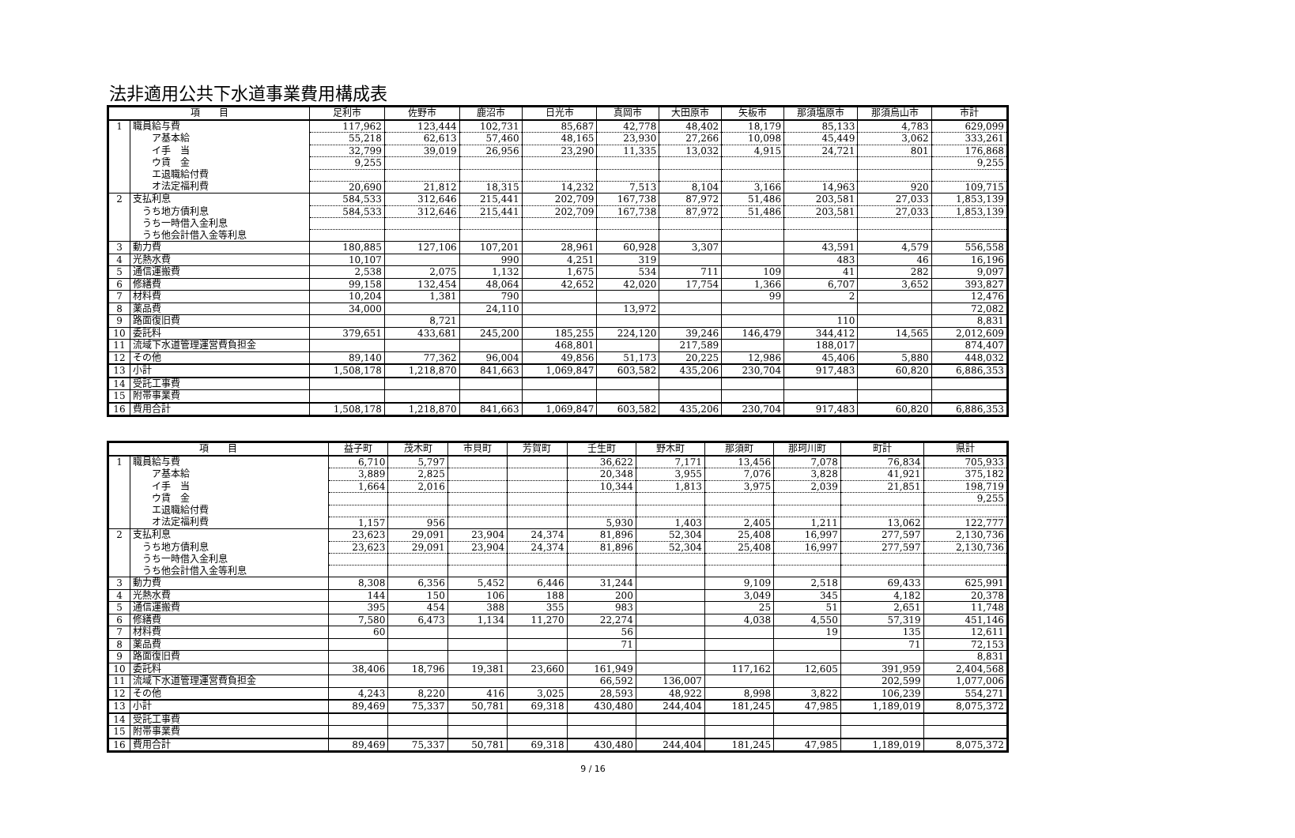法非適用公共下水道事業費用構成表
| 項 目 | | 足利市 | 佐野市 | 鹿沼市 | 日光市 | 真岡市 | 大田原市 | 矢板市 | 那須塩原市 | 那須烏山市 | 市計 |
| --- | --- | --- | --- | --- | --- | --- | --- | --- | --- | --- | --- |
| 1 | 職員給与費 | 117,962 | 123,444 | 102,731 | 85,687 | 42,778 | 48,402 | 18,179 | 85,133 | 4,783 | 629,099 |
| | ア基本給 | 55,218 | 62,613 | 57,460 | 48,165 | 23,930 | 27,266 | 10,098 | 45,449 | 3,062 | 333,261 |
| | イ手 当 | 32,799 | 39,019 | 26,956 | 23,290 | 11,335 | 13,032 | 4,915 | 24,721 | 801 | 176,868 |
| | ウ賃 金 | 9,255 | | | | | | | | | 9,255 |
| | エ退職給付費 | | | | | | | | | | |
| | オ法定福利費 | 20,690 | 21,812 | 18,315 | 14,232 | 7,513 | 8,104 | 3,166 | 14,963 | 920 | 109,715 |
| 2 | 支払利息 | 584,533 | 312,646 | 215,441 | 202,709 | 167,738 | 87,972 | 51,486 | 203,581 | 27,033 | 1,853,139 |
| | うち地方債利息 | 584,533 | 312,646 | 215,441 | 202,709 | 167,738 | 87,972 | 51,486 | 203,581 | 27,033 | 1,853,139 |
| | うち一時借入金利息 | | | | | | | | | | |
| | うち他会計借入金等利息 | | | | | | | | | | |
| 3 | 動力費 | 180,885 | 127,106 | 107,201 | 28,961 | 60,928 | 3,307 | | 43,591 | 4,579 | 556,558 |
| 4 | 光熱水費 | 10,107 | | 990 | 4,251 | 319 | | | 483 | 46 | 16,196 |
| 5 | 通信運搬費 | 2,538 | 2,075 | 1,132 | 1,675 | 534 | 711 | 109 | 41 | 282 | 9,097 |
| 6 | 修繕費 | 99,158 | 132,454 | 48,064 | 42,652 | 42,020 | 17,754 | 1,366 | 6,707 | 3,652 | 393,827 |
| 7 | 材料費 | 10,204 | 1,381 | 790 | | | | 99 | 2 | | 12,476 |
| 8 | 薬品費 | 34,000 | | 24,110 | | 13,972 | | | | | 72,082 |
| 9 | 路面復旧費 | | 8,721 | | | | | | 110 | | 8,831 |
| 10 | 委託料 | 379,651 | 433,681 | 245,200 | 185,255 | 224,120 | 39,246 | 146,479 | 344,412 | 14,565 | 2,012,609 |
| 11 | 流域下水道管理運営費負担金 | | | | 468,801 | | 217,589 | | 188,017 | | 874,407 |
| 12 | その他 | 89,140 | 77,362 | 96,004 | 49,856 | 51,173 | 20,225 | 12,986 | 45,406 | 5,880 | 448,032 |
| 13 | 小計 | 1,508,178 | 1,218,870 | 841,663 | 1,069,847 | 603,582 | 435,206 | 230,704 | 917,483 | 60,820 | 6,886,353 |
| 14 | 受託工事費 | | | | | | | | | | |
| 15 | 附帯事業費 | | | | | | | | | | |
| 16 | 費用合計 | 1,508,178 | 1,218,870 | 841,663 | 1,069,847 | 603,582 | 435,206 | 230,704 | 917,483 | 60,820 | 6,886,353 |
| 項 目 | | 益子町 | 茂木町 | 市貝町 | 芳賀町 | 壬生町 | 野木町 | 那須町 | 那珂川町 | 町計 | 県計 |
| --- | --- | --- | --- | --- | --- | --- | --- | --- | --- | --- | --- |
| 1 | 職員給与費 | 6,710 | 5,797 | | | 36,622 | 7,171 | 13,456 | 7,078 | 76,834 | 705,933 |
| | ア基本給 | 3,889 | 2,825 | | | 20,348 | 3,955 | 7,076 | 3,828 | 41,921 | 375,182 |
| | イ手 当 | 1,664 | 2,016 | | | 10,344 | 1,813 | 3,975 | 2,039 | 21,851 | 198,719 |
| | ウ賃 金 | | | | | | | | | | 9,255 |
| | エ退職給付費 | | | | | | | | | | |
| | オ法定福利費 | 1,157 | 956 | | | 5,930 | 1,403 | 2,405 | 1,211 | 13,062 | 122,777 |
| 2 | 支払利息 | 23,623 | 29,091 | 23,904 | 24,374 | 81,896 | 52,304 | 25,408 | 16,997 | 277,597 | 2,130,736 |
| | うち地方債利息 | 23,623 | 29,091 | 23,904 | 24,374 | 81,896 | 52,304 | 25,408 | 16,997 | 277,597 | 2,130,736 |
| | うち一時借入金利息 | | | | | | | | | | |
| | うち他会計借入金等利息 | | | | | | | | | | |
| 3 | 動力費 | 8,308 | 6,356 | 5,452 | 6,446 | 31,244 | | 9,109 | 2,518 | 69,433 | 625,991 |
| 4 | 光熱水費 | 144 | 150 | 106 | 188 | 200 | | 3,049 | 345 | 4,182 | 20,378 |
| 5 | 通信運搬費 | 395 | 454 | 388 | 355 | 983 | | 25 | 51 | 2,651 | 11,748 |
| 6 | 修繕費 | 7,580 | 6,473 | 1,134 | 11,270 | 22,274 | | 4,038 | 4,550 | 57,319 | 451,146 |
| 7 | 材料費 | 60 | | | | 56 | | | 19 | 135 | 12,611 |
| 8 | 薬品費 | | | | | 71 | | | | 71 | 72,153 |
| 9 | 路面復旧費 | | | | | | | | | | 8,831 |
| 10 | 委託料 | 38,406 | 18,796 | 19,381 | 23,660 | 161,949 | | 117,162 | 12,605 | 391,959 | 2,404,568 |
| 11 | 流域下水道管理運営費負担金 | | | | | 66,592 | 136,007 | | | 202,599 | 1,077,006 |
| 12 | その他 | 4,243 | 8,220 | 416 | 3,025 | 28,593 | 48,922 | 8,998 | 3,822 | 106,239 | 554,271 |
| 13 | 小計 | 89,469 | 75,337 | 50,781 | 69,318 | 430,480 | 244,404 | 181,245 | 47,985 | 1,189,019 | 8,075,372 |
| 14 | 受託工事費 | | | | | | | | | | |
| 15 | 附帯事業費 | | | | | | | | | | |
| 16 | 費用合計 | 89,469 | 75,337 | 50,781 | 69,318 | 430,480 | 244,404 | 181,245 | 47,985 | 1,189,019 | 8,075,372 |
9 / 16